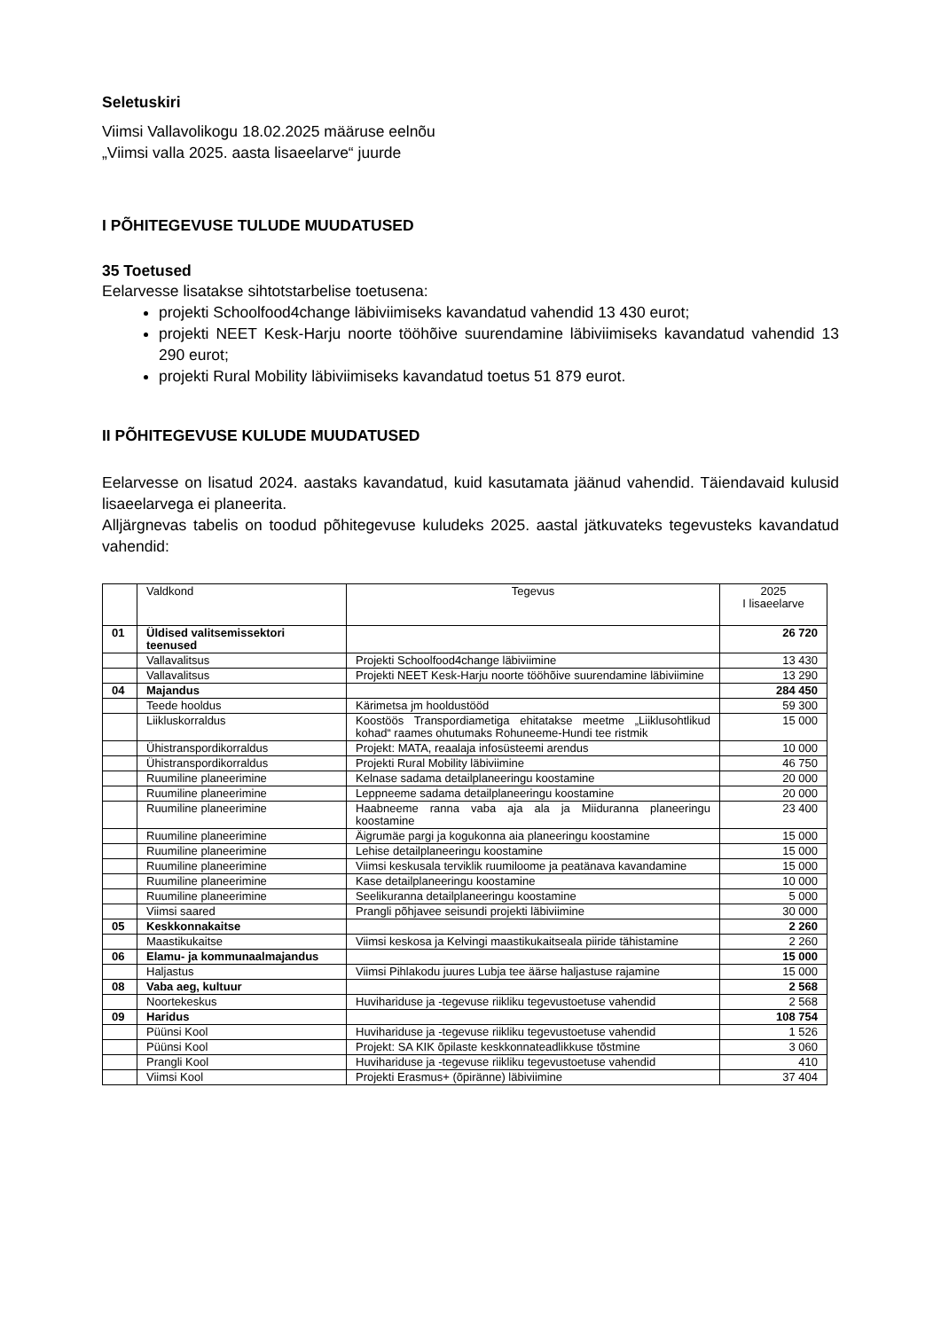Seletuskiri
Viimsi Vallavolikogu 18.02.2025 määruse eelnõu
„Viimsi valla 2025. aasta lisaeelarve“ juurde
I PÕHITEGEVUSE TULUDE MUUDATUSED
35 Toetused
Eelarvesse lisatakse sihtotstarbelise toetusena:
projekti Schoolfood4change läbiviimiseks kavandatud vahendid 13 430 eurot;
projekti NEET Kesk-Harju noorte tööhõive suurendamine läbiviimiseks kavandatud vahendid 13 290 eurot;
projekti Rural Mobility läbiviimiseks kavandatud toetus 51 879 eurot.
II PÕHITEGEVUSE KULUDE MUUDATUSED
Eelarvesse on lisatud 2024. aastaks kavandatud, kuid kasutamata jäänud vahendid. Täiendavaid kulusid lisaeelarvega ei planeerita.
Alljärgnevas tabelis on toodud põhitegevuse kuludeks 2025. aastal jätkuvateks tegevusteks kavandatud vahendid:
| | Valdkond | Tegevus | 2025 I lisaeelarve |
| 01 | Üldised valitsemissektori teenused | | 26 720 |
| | Vallavalitsus | Projekti Schoolfood4change läbiviimine | 13 430 |
| | Vallavalitsus | Projekti NEET Kesk-Harju noorte tööhõive suurendamine läbiviimine | 13 290 |
| 04 | Majandus | | 284 450 |
| | Teede hooldus | Kärimetsa jm hooldustööd | 59 300 |
| | Liikluskorraldus | Koostöös Transpordiametiga ehitatakse meetme „Liiklusohtlikud kohad“ raames ohutumaks Rohuneeme-Hundi tee ristmik | 15 000 |
| | Ühistranspordikorraldus | Projekt: MATA, reaalaja infosüsteemi arendus | 10 000 |
| | Ühistranspordikorraldus | Projekti Rural Mobility läbiviimine | 46 750 |
| | Ruumiline planeerimine | Kelnase sadama detailplaneeringu koostamine | 20 000 |
| | Ruumiline planeerimine | Leppneeme sadama detailplaneeringu koostamine | 20 000 |
| | Ruumiline planeerimine | Haabneeme ranna vaba aja ala ja Miiduranna planeeringu koostamine | 23 400 |
| | Ruumiline planeerimine | Äigrumäe pargi ja kogukonna aia planeeringu koostamine | 15 000 |
| | Ruumiline planeerimine | Lehise detailplaneeringu koostamine | 15 000 |
| | Ruumiline planeerimine | Viimsi keskusala terviklik ruumiloome ja peatänava kavandamine | 15 000 |
| | Ruumiline planeerimine | Kase detailplaneeringu koostamine | 10 000 |
| | Ruumiline planeerimine | Seelikuranna detailplaneeringu koostamine | 5 000 |
| | Viimsi saared | Prangli põhjavee seisundi projekti läbiviimine | 30 000 |
| 05 | Keskkonnakaitse | | 2 260 |
| | Maastikukaitse | Viimsi keskosa ja Kelvingi maastikukaitseala piiride tähistamine | 2 260 |
| 06 | Elamu- ja kommunaalmajandus | | 15 000 |
| | Haljastus | Viimsi Pihlakodu juures Lubja tee äärse haljastuse rajamine | 15 000 |
| 08 | Vaba aeg, kultuur | | 2 568 |
| | Noortekeskus | Huvihariduse ja -tegevuse riikliku tegevustoetuse vahendid | 2 568 |
| 09 | Haridus | | 108 754 |
| | Püünsi Kool | Huvihariduse ja -tegevuse riikliku tegevustoetuse vahendid | 1 526 |
| | Püünsi Kool | Projekt: SA KIK õpilaste keskkonnateadlikkuse tõstmine | 3 060 |
| | Prangli Kool | Huvihariduse ja -tegevuse riikliku tegevustoetuse vahendid | 410 |
| | Viimsi Kool | Projekti Erasmus+ (õpiränne) läbiviimine | 37 404 |